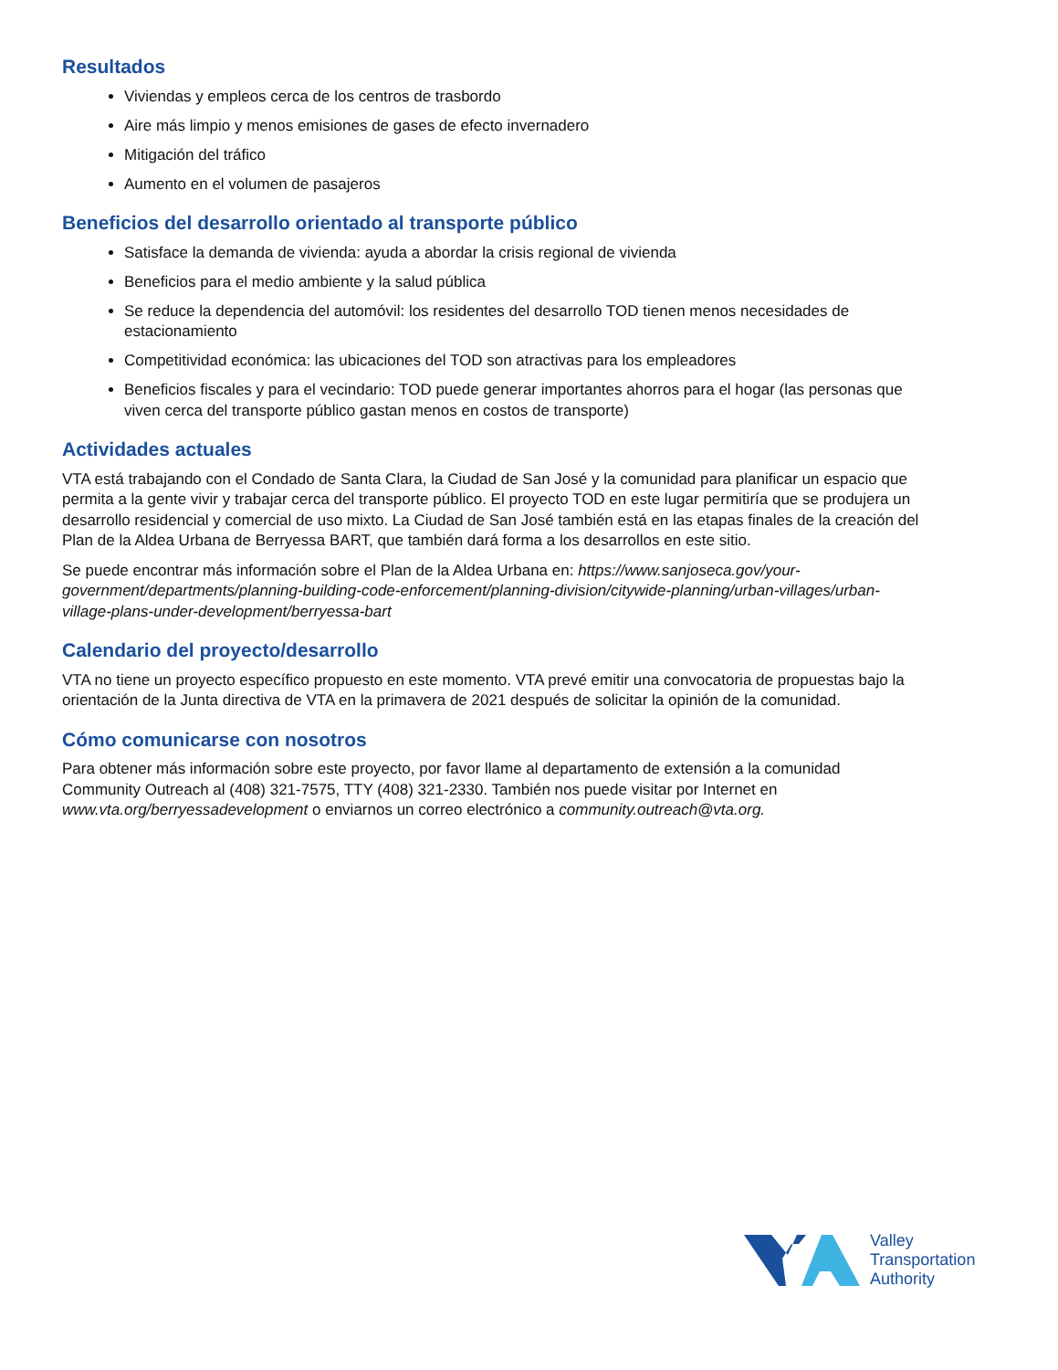Resultados
Viviendas y empleos cerca de los centros de trasbordo
Aire más limpio y menos emisiones de gases de efecto invernadero
Mitigación del tráfico
Aumento en el volumen de pasajeros
Beneficios del desarrollo orientado al transporte público
Satisface la demanda de vivienda: ayuda a abordar la crisis regional de vivienda
Beneficios para el medio ambiente y la salud pública
Se reduce la dependencia del automóvil: los residentes del desarrollo TOD tienen menos necesidades de estacionamiento
Competitividad económica: las ubicaciones del TOD son atractivas para los empleadores
Beneficios fiscales y para el vecindario: TOD puede generar importantes ahorros para el hogar (las personas que viven cerca del transporte público gastan menos en costos de transporte)
Actividades actuales
VTA está trabajando con el Condado de Santa Clara, la Ciudad de San José y la comunidad para planificar un espacio que permita a la gente vivir y trabajar cerca del transporte público. El proyecto TOD en este lugar permitiría que se produjera un desarrollo residencial y comercial de uso mixto. La Ciudad de San José también está en las etapas finales de la creación del Plan de la Aldea Urbana de Berryessa BART, que también dará forma a los desarrollos en este sitio.
Se puede encontrar más información sobre el Plan de la Aldea Urbana en: https://www.sanjoseca.gov/your-government/departments/planning-building-code-enforcement/planning-division/citywide-planning/urban-villages/urban-village-plans-under-development/berryessa-bart
Calendario del proyecto/desarrollo
VTA no tiene un proyecto específico propuesto en este momento. VTA prevé emitir una convocatoria de propuestas bajo la orientación de la Junta directiva de VTA en la primavera de 2021 después de solicitar la opinión de la comunidad.
Cómo comunicarse con nosotros
Para obtener más información sobre este proyecto, por favor llame al departamento de extensión a la comunidad Community Outreach al (408) 321-7575, TTY (408) 321-2330. También nos puede visitar por Internet en www.vta.org/berryessadevelopment o enviarnos un correo electrónico a community.outreach@vta.org.
Valley
Transportation
Authority